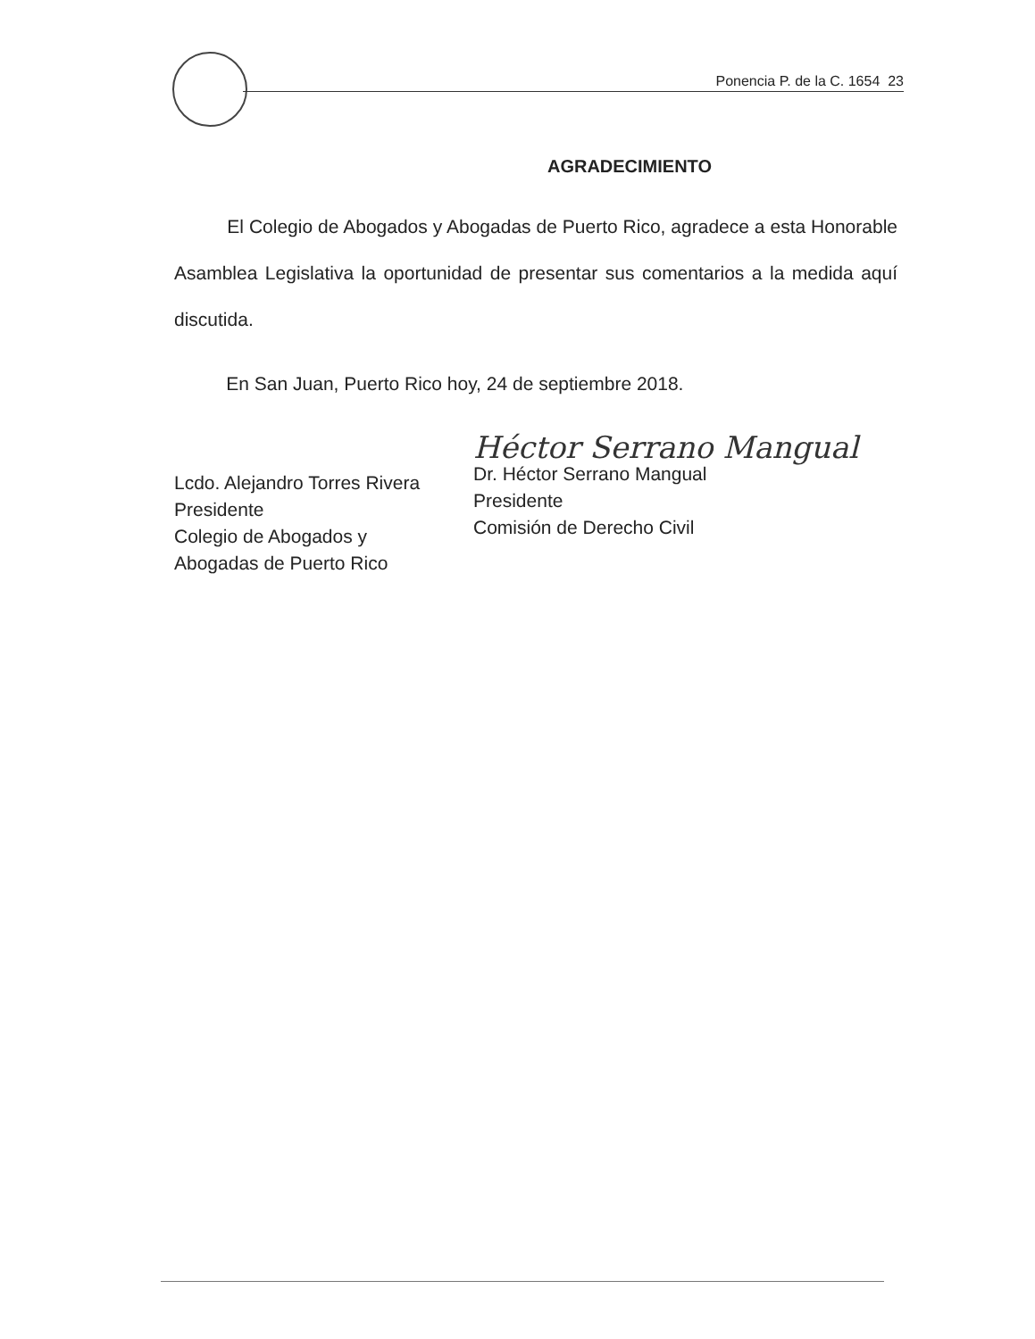Ponencia P. de la C. 1654 23
AGRADECIMIENTO
El Colegio de Abogados y Abogadas de Puerto Rico, agradece a esta Honorable Asamblea Legislativa la oportunidad de presentar sus comentarios a la medida aquí discutida.
En San Juan, Puerto Rico hoy, 24 de septiembre 2018.
Lcdo. Alejandro Torres Rivera
Presidente
Colegio de Abogados y
Abogadas de Puerto Rico
Héctor Serrano Mangual
Dr. Héctor Serrano Mangual
Presidente
Comisión de Derecho Civil